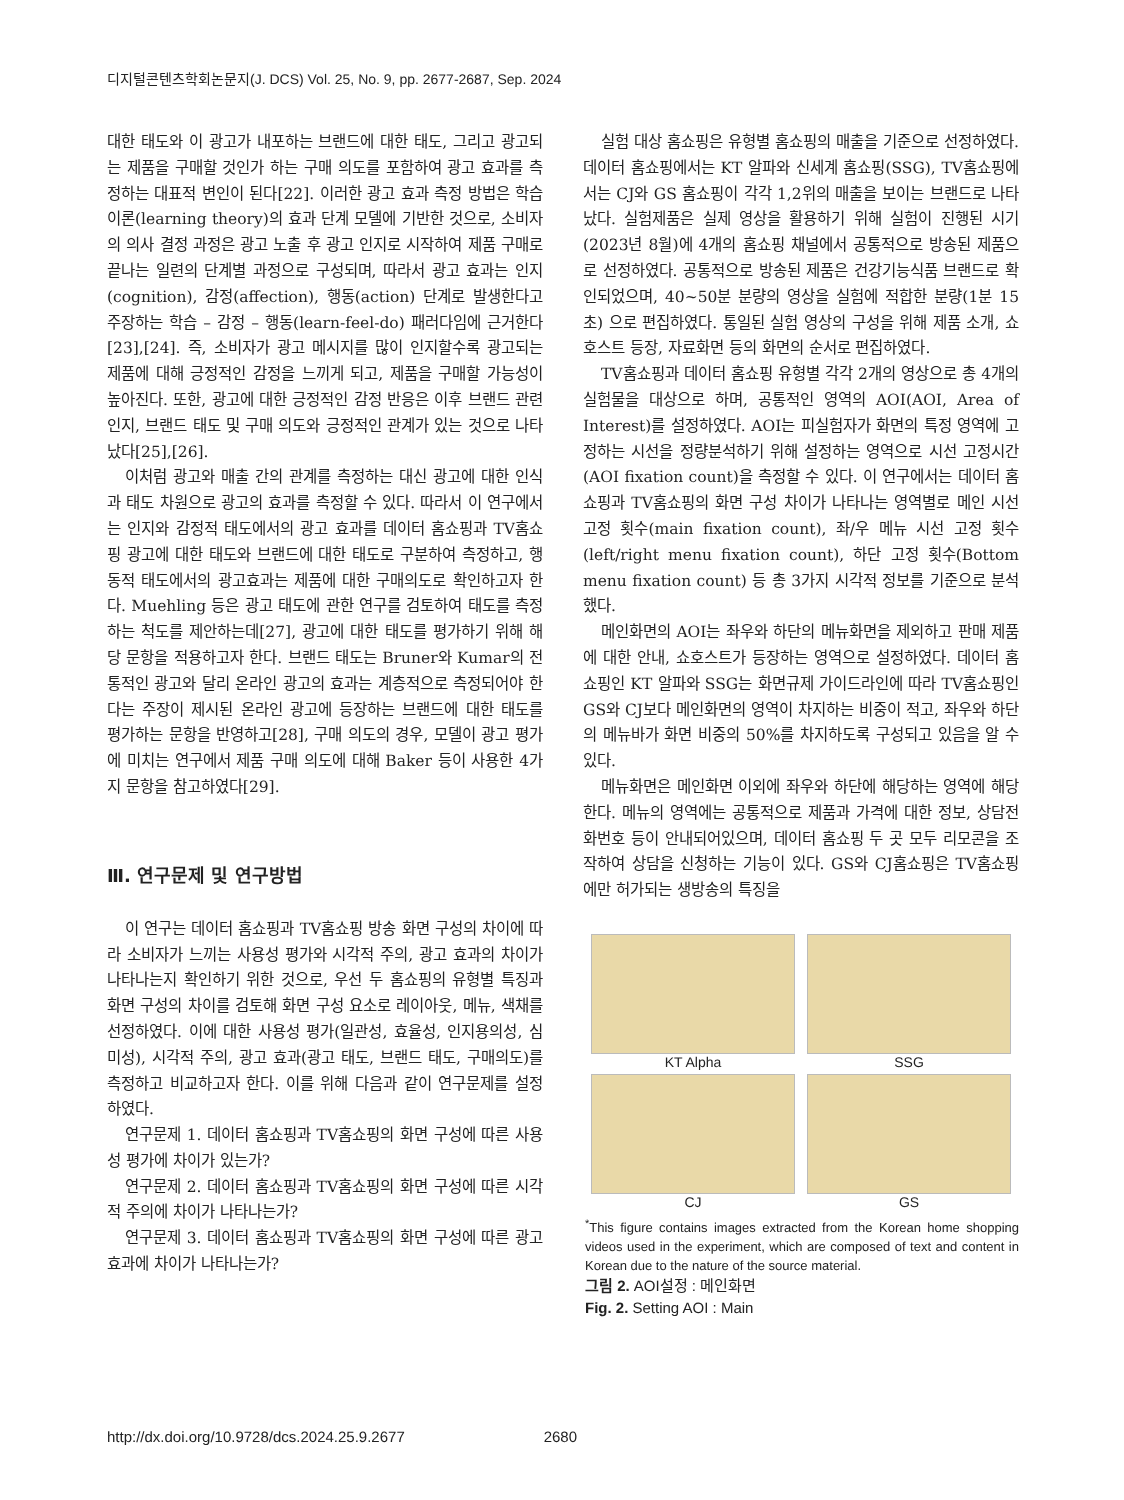디지털콘텐츠학회논문지(J. DCS) Vol. 25, No. 9, pp. 2677-2687, Sep. 2024
대한 태도와 이 광고가 내포하는 브랜드에 대한 태도, 그리고 광고되는 제품을 구매할 것인가 하는 구매 의도를 포함하여 광고 효과를 측정하는 대표적 변인이 된다[22]. 이러한 광고 효과 측정 방법은 학습이론(learning theory)의 효과 단계 모델에 기반한 것으로, 소비자의 의사 결정 과정은 광고 노출 후 광고 인지로 시작하여 제품 구매로 끝나는 일련의 단계별 과정으로 구성되며, 따라서 광고 효과는 인지(cognition), 감정(affection), 행동(action) 단계로 발생한다고 주장하는 학습 – 감정 – 행동(learn-feel-do) 패러다임에 근거한다[23],[24]. 즉, 소비자가 광고 메시지를 많이 인지할수록 광고되는 제품에 대해 긍정적인 감정을 느끼게 되고, 제품을 구매할 가능성이 높아진다. 또한, 광고에 대한 긍정적인 감정 반응은 이후 브랜드 관련 인지, 브랜드 태도 및 구매 의도와 긍정적인 관계가 있는 것으로 나타났다[25],[26].
이처럼 광고와 매출 간의 관계를 측정하는 대신 광고에 대한 인식과 태도 차원으로 광고의 효과를 측정할 수 있다. 따라서 이 연구에서는 인지와 감정적 태도에서의 광고 효과를 데이터 홈쇼핑과 TV홈쇼핑 광고에 대한 태도와 브랜드에 대한 태도로 구분하여 측정하고, 행동적 태도에서의 광고효과는 제품에 대한 구매의도로 확인하고자 한다. Muehling 등은 광고 태도에 관한 연구를 검토하여 태도를 측정하는 척도를 제안하는데[27], 광고에 대한 태도를 평가하기 위해 해당 문항을 적용하고자 한다. 브랜드 태도는 Bruner와 Kumar의 전통적인 광고와 달리 온라인 광고의 효과는 계층적으로 측정되어야 한다는 주장이 제시된 온라인 광고에 등장하는 브랜드에 대한 태도를 평가하는 문항을 반영하고[28], 구매 의도의 경우, 모델이 광고 평가에 미치는 연구에서 제품 구매 의도에 대해 Baker 등이 사용한 4가지 문항을 참고하였다[29].
Ⅲ. 연구문제 및 연구방법
이 연구는 데이터 홈쇼핑과 TV홈쇼핑 방송 화면 구성의 차이에 따라 소비자가 느끼는 사용성 평가와 시각적 주의, 광고 효과의 차이가 나타나는지 확인하기 위한 것으로, 우선 두 홈쇼핑의 유형별 특징과 화면 구성의 차이를 검토해 화면 구성 요소로 레이아웃, 메뉴, 색채를 선정하였다. 이에 대한 사용성 평가(일관성, 효율성, 인지용의성, 심미성), 시각적 주의, 광고 효과(광고 태도, 브랜드 태도, 구매의도)를 측정하고 비교하고자 한다. 이를 위해 다음과 같이 연구문제를 설정하였다.
연구문제 1. 데이터 홈쇼핑과 TV홈쇼핑의 화면 구성에 따른 사용성 평가에 차이가 있는가?
연구문제 2. 데이터 홈쇼핑과 TV홈쇼핑의 화면 구성에 따른 시각적 주의에 차이가 나타나는가?
연구문제 3. 데이터 홈쇼핑과 TV홈쇼핑의 화면 구성에 따른 광고 효과에 차이가 나타나는가?
실험 대상 홈쇼핑은 유형별 홈쇼핑의 매출을 기준으로 선정하였다. 데이터 홈쇼핑에서는 KT 알파와 신세계 홈쇼핑(SSG), TV홈쇼핑에서는 CJ와 GS 홈쇼핑이 각각 1,2위의 매출을 보이는 브랜드로 나타났다. 실험제품은 실제 영상을 활용하기 위해 실험이 진행된 시기(2023년 8월)에 4개의 홈쇼핑 채널에서 공통적으로 방송된 제품으로 선정하였다. 공통적으로 방송된 제품은 건강기능식품 브랜드로 확인되었으며, 40~50분 분량의 영상을 실험에 적합한 분량(1분 15초) 으로 편집하였다. 통일된 실험 영상의 구성을 위해 제품 소개, 쇼호스트 등장, 자료화면 등의 화면의 순서로 편집하였다.
TV홈쇼핑과 데이터 홈쇼핑 유형별 각각 2개의 영상으로 총 4개의 실험물을 대상으로 하며, 공통적인 영역의 AOI(AOI, Area of Interest)를 설정하였다. AOI는 피실험자가 화면의 특정 영역에 고정하는 시선을 정량분석하기 위해 설정하는 영역으로 시선 고정시간(AOI fixation count)을 측정할 수 있다. 이 연구에서는 데이터 홈쇼핑과 TV홈쇼핑의 화면 구성 차이가 나타나는 영역별로 메인 시선 고정 횟수(main fixation count), 좌/우 메뉴 시선 고정 횟수(left/right menu fixation count), 하단 고정 횟수(Bottom menu fixation count) 등 총 3가지 시각적 정보를 기준으로 분석했다.
메인화면의 AOI는 좌우와 하단의 메뉴화면을 제외하고 판매 제품에 대한 안내, 쇼호스트가 등장하는 영역으로 설정하였다. 데이터 홈쇼핑인 KT 알파와 SSG는 화면규제 가이드라인에 따라 TV홈쇼핑인 GS와 CJ보다 메인화면의 영역이 차지하는 비중이 적고, 좌우와 하단의 메뉴바가 화면 비중의 50%를 차지하도록 구성되고 있음을 알 수 있다.
메뉴화면은 메인화면 이외에 좌우와 하단에 해당하는 영역에 해당한다. 메뉴의 영역에는 공통적으로 제품과 가격에 대한 정보, 상담전화번호 등이 안내되어있으며, 데이터 홈쇼핑 두 곳 모두 리모콘을 조작하여 상담을 신청하는 기능이 있다. GS와 CJ홈쇼핑은 TV홈쇼핑에만 허가되는 생방송의 특징을
KT Alpha
SSG
CJ
GS
<sup>*</sup> This figure contains images extracted from the Korean home shopping videos used in the experiment, which are composed of text and content in Korean due to the nature of the source material.
그림 2. AOI설정 : 메인화면
Fig. 2. Setting AOI : Main
http://dx.doi.org/10.9728/dcs.2024.25.9.2677 2680